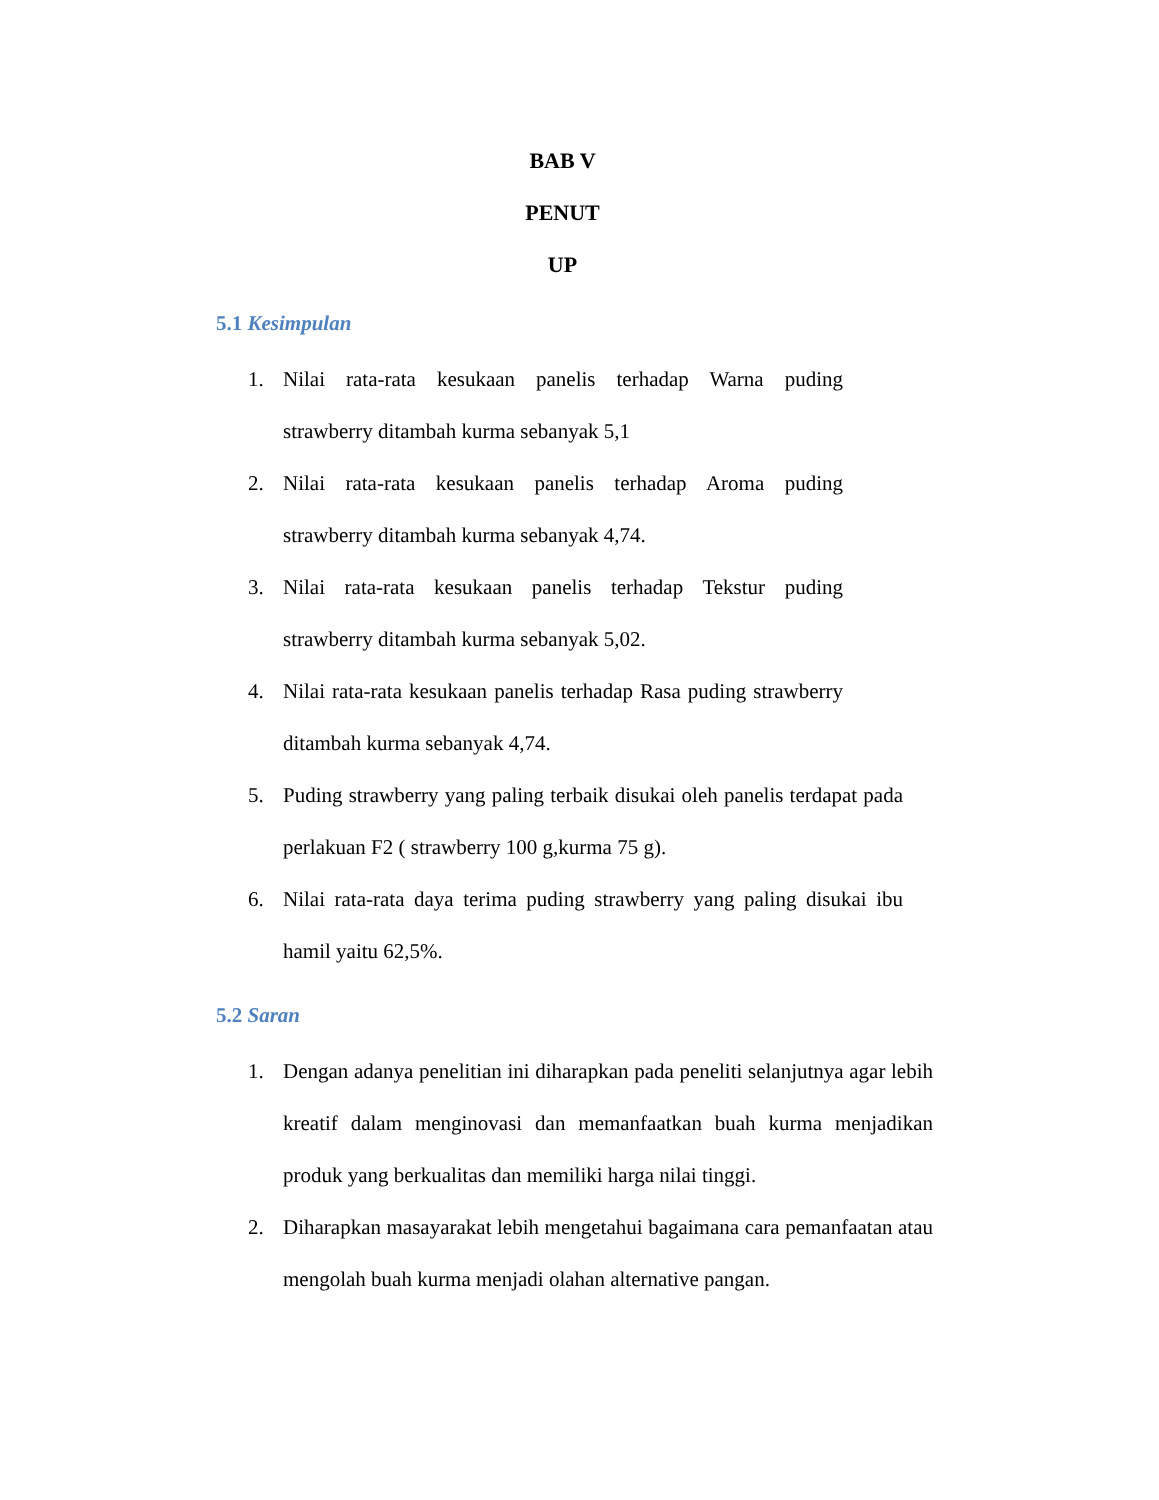BAB V
PENUT
UP
5.1 Kesimpulan
1. Nilai rata-rata kesukaan panelis terhadap Warna puding strawberry ditambah kurma sebanyak 5,1
2. Nilai rata-rata kesukaan panelis terhadap Aroma puding strawberry ditambah kurma sebanyak 4,74.
3. Nilai rata-rata kesukaan panelis terhadap Tekstur puding strawberry ditambah kurma sebanyak 5,02.
4. Nilai rata-rata kesukaan panelis terhadap Rasa puding strawberry ditambah kurma sebanyak 4,74.
5. Puding strawberry yang paling terbaik disukai oleh panelis terdapat pada perlakuan F2 ( strawberry 100 g,kurma 75 g).
6. Nilai rata-rata daya terima puding strawberry yang paling disukai ibu hamil yaitu 62,5%.
5.2 Saran
1. Dengan adanya penelitian ini diharapkan pada peneliti selanjutnya agar lebih kreatif dalam menginovasi dan memanfaatkan buah kurma menjadikan produk yang berkualitas dan memiliki harga nilai tinggi.
2. Diharapkan masayarakat lebih mengetahui bagaimana cara pemanfaatan atau mengolah buah kurma menjadi olahan alternative pangan.